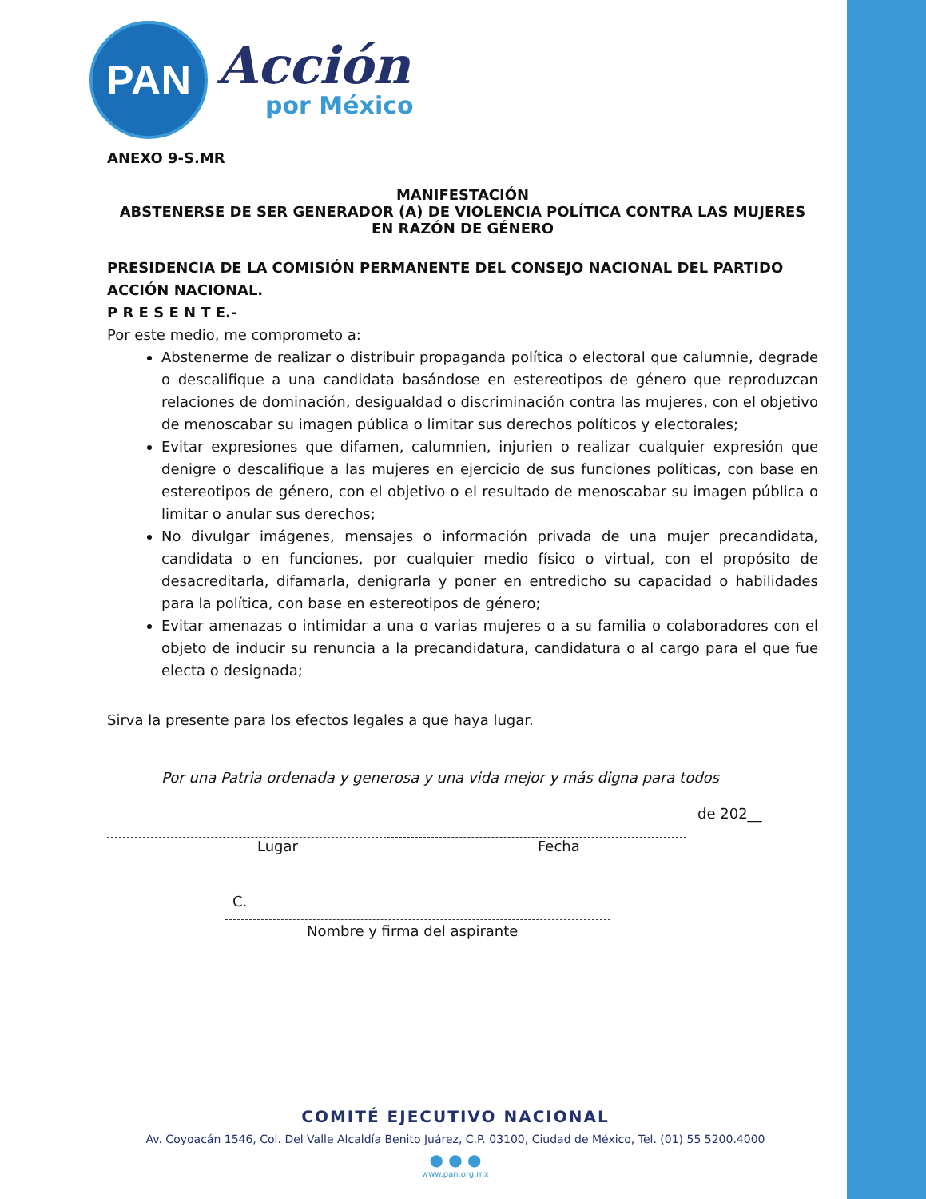PAN
Acción
por México
ANEXO 9-S.MR
MANIFESTACIÓN
ABSTENERSE DE SER GENERADOR (A) DE VIOLENCIA POLÍTICA CONTRA LAS MUJERES EN RAZÓN DE GÉNERO
PRESIDENCIA DE LA COMISIÓN PERMANENTE DEL CONSEJO NACIONAL DEL PARTIDO ACCIÓN NACIONAL.
P R E S E N T E.-
Por este medio, me comprometo a:
Abstenerme de realizar o distribuir propaganda política o electoral que calumnie, degrade o descalifique a una candidata basándose en estereotipos de género que reproduzcan relaciones de dominación, desigualdad o discriminación contra las mujeres, con el objetivo de menoscabar su imagen pública o limitar sus derechos políticos y electorales;
Evitar expresiones que difamen, calumnien, injurien o realizar cualquier expresión que denigre o descalifique a las mujeres en ejercicio de sus funciones políticas, con base en estereotipos de género, con el objetivo o el resultado de menoscabar su imagen pública o limitar o anular sus derechos;
No divulgar imágenes, mensajes o información privada de una mujer precandidata, candidata o en funciones, por cualquier medio físico o virtual, con el propósito de desacreditarla, difamarla, denigrarla y poner en entredicho su capacidad o habilidades para la política, con base en estereotipos de género;
Evitar amenazas o intimidar a una o varias mujeres o a su familia o colaboradores con el objeto de inducir su renuncia a la precandidatura, candidatura o al cargo para el que fue electa o designada;
Sirva la presente para los efectos legales a que haya lugar.
Por una Patria ordenada y generosa y una vida mejor y más digna para todos
de 202__
Lugar Fecha
C.
Nombre y firma del aspirante
COMITÉ EJECUTIVO NACIONAL
Av. Coyoacán 1546, Col. Del Valle Alcaldía Benito Juárez, C.P. 03100, Ciudad de México, Tel. (01) 55 5200.4000
● ● ●
www.pan.org.mx